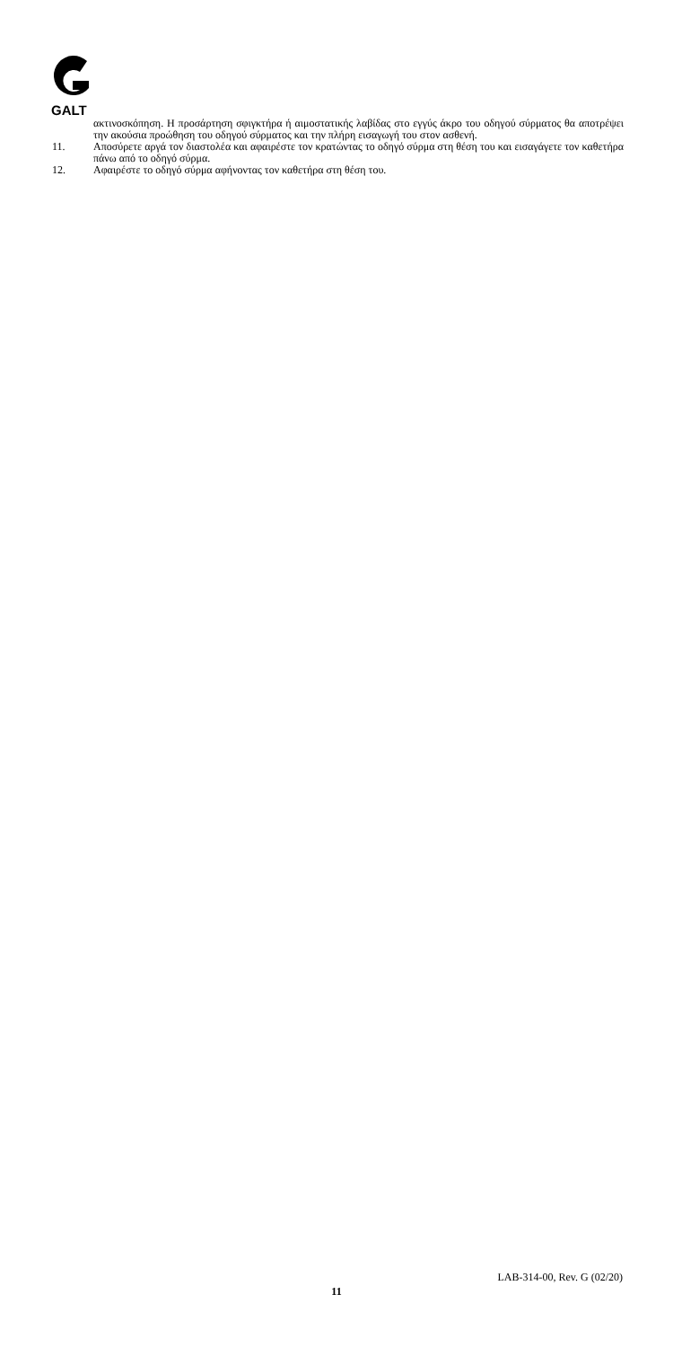GALT
ακτινοσκόπηση. Η προσάρτηση σφιγκτήρα ή αιμοστατικής λαβίδας στο εγγύς άκρο του οδηγού σύρματος θα αποτρέψει την ακούσια προώθηση του οδηγού σύρματος και την πλήρη εισαγωγή του στον ασθενή.
11. Αποσύρετε αργά τον διαστολέα και αφαιρέστε τον κρατώντας το οδηγό σύρμα στη θέση του και εισαγάγετε τον καθετήρα πάνω από το οδηγό σύρμα.
12. Αφαιρέστε το οδηγό σύρμα αφήνοντας τον καθετήρα στη θέση του.
LAB-314-00, Rev. G (02/20)
11